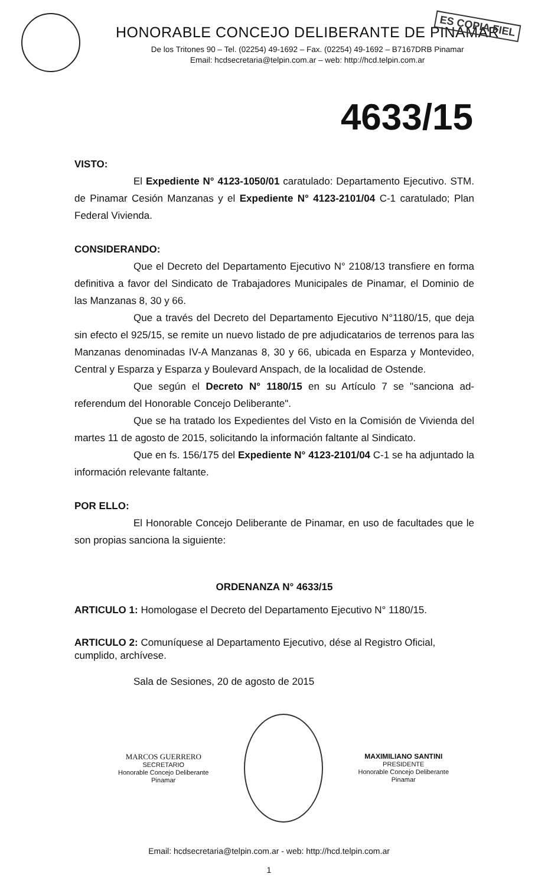HONORABLE CONCEJO DELIBERANTE DE PINAMAR
De los Tritones 90 – Tel. (02254) 49-1692 – Fax. (02254) 49-1692 – B7167DRB Pinamar
Email: hcdsecretaria@telpin.com.ar – web: http://hcd.telpin.com.ar
ES COPIA FIEL
4633/15
VISTO:
El Expediente N° 4123-1050/01 caratulado: Departamento Ejecutivo. STM. de Pinamar Cesión Manzanas y el Expediente N° 4123-2101/04 C-1 caratulado; Plan Federal Vivienda.
CONSIDERANDO:
Que el Decreto del Departamento Ejecutivo N° 2108/13 transfiere en forma definitiva a favor del Sindicato de Trabajadores Municipales de Pinamar, el Dominio de las Manzanas 8, 30 y 66.
Que a través del Decreto del Departamento Ejecutivo N°1180/15, que deja sin efecto el 925/15, se remite un nuevo listado de pre adjudicatarios de terrenos para las Manzanas denominadas IV-A Manzanas 8, 30 y 66, ubicada en Esparza y Montevideo, Central y Esparza y Esparza y Boulevard Anspach, de la localidad de Ostende.
Que según el Decreto N° 1180/15 en su Artículo 7 se "sanciona ad-referendum del Honorable Concejo Deliberante".
Que se ha tratado los Expedientes del Visto en la Comisión de Vivienda del martes 11 de agosto de 2015, solicitando la información faltante al Sindicato.
Que en fs. 156/175 del Expediente N° 4123-2101/04 C-1 se ha adjuntado la información relevante faltante.
POR ELLO:
El Honorable Concejo Deliberante de Pinamar, en uso de facultades que le son propias sanciona la siguiente:
ORDENANZA N° 4633/15
ARTICULO 1: Homologase el Decreto del Departamento Ejecutivo N° 1180/15.
ARTICULO 2: Comuníquese al Departamento Ejecutivo, dése al Registro Oficial, cumplido, archívese.
Sala de Sesiones, 20 de agosto de 2015
MARCOS GUERRERO
SECRETARIO
Honorable Concejo Deliberante
Pinamar
MAXIMILIANO SANTINI
PRESIDENTE
Honorable Concejo Deliberante
Pinamar
Email: hcdsecretaria@telpin.com.ar - web: http://hcd.telpin.com.ar
1